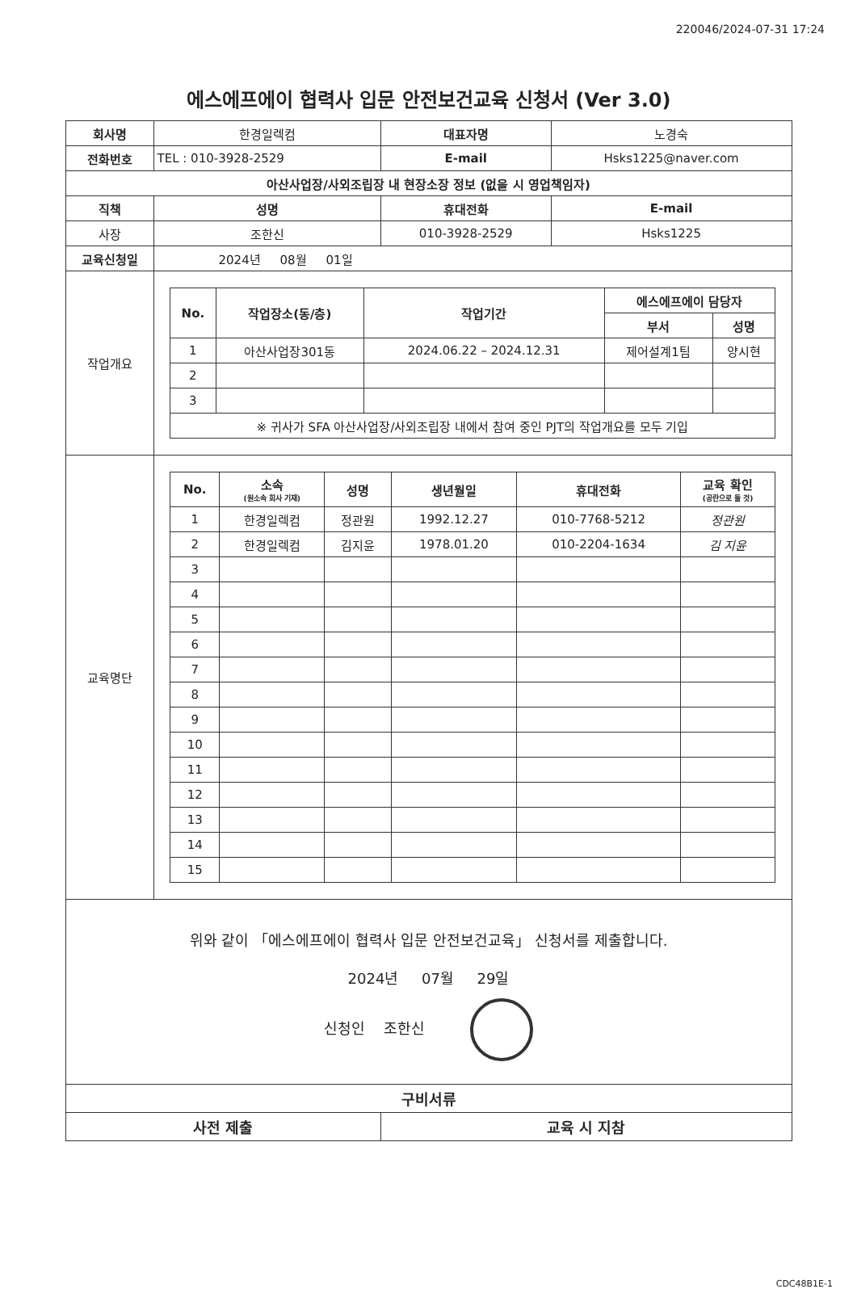220046/2024-07-31 17:24
에스에프에이 협력사 입문 안전보건교육 신청서 (Ver 3.0)
| 회사명 | 한경일렉컴 | 대표자명 | 노경숙 | |
| 전화번호 | TEL : 010-3928-2529 | E-mail | Hsks1225@naver.com | |
| 아산사업장/사외조립장 내 현장소장 정보 (없을 시 영업책임자) | | | | |
| 직책 | 성명 | 휴대전화 | | E-mail |
| 사장 | 조한신 | 010-3928-2529 | | Hsks1225 |
| 교육신청일 | 2024년 08월 01일 | | | |
| 작업개요 | / No. / 작업장소(동/층) / 작업기간 / 에스에프에이 담당자 / / / --- / --- / --- / --- / --- / / / / / 부서 / 성명 / / 1 / 아산사업장301동 / 2024.06.22 – 2024.12.31 / 제어설계1팀 / 양시현 / / 2 / / / / / / 3 / / / / / / ※ 귀사가 SFA 아산사업장/사외조립장 내에서 참여 중인 PJT의 작업개요를 모두 기입 / / / / / | | | |
| 교육명단 | / No. / 소속 (원소속 회사 기재) / 성명 / 생년월일 / 휴대전화 / 교육 확인 (공란으로 둘 것) / / --- / --- / --- / --- / --- / --- / / 1 / 한경일렉컴 / 정관원 / 1992.12.27 / 010-7768-5212 / 정관원 / / 2 / 한경일렉컴 / 김지윤 / 1978.01.20 / 010-2204-1634 / 김 지윤 / / 3 / / / / / / / 4 / / / / / / / 5 / / / / / / / 6 / / / / / / / 7 / / / / / / / 8 / / / / / / / 9 / / / / / / / 10 / / / / / / / 11 / / / / / / / 12 / / / / / / / 13 / / / / / / / 14 / / / / / / / 15 / / / / / / | | | |
| 위와 같이 「에스에프에이 협력사 입문 안전보건교육」 신청서를 제출합니다. 2024년 07월 29일 신청인 조한신 | | | | |
| 구비서류 | | | | |
| 사전 제출 | | 교육 시 지참 | | |
CDC48B1E-1